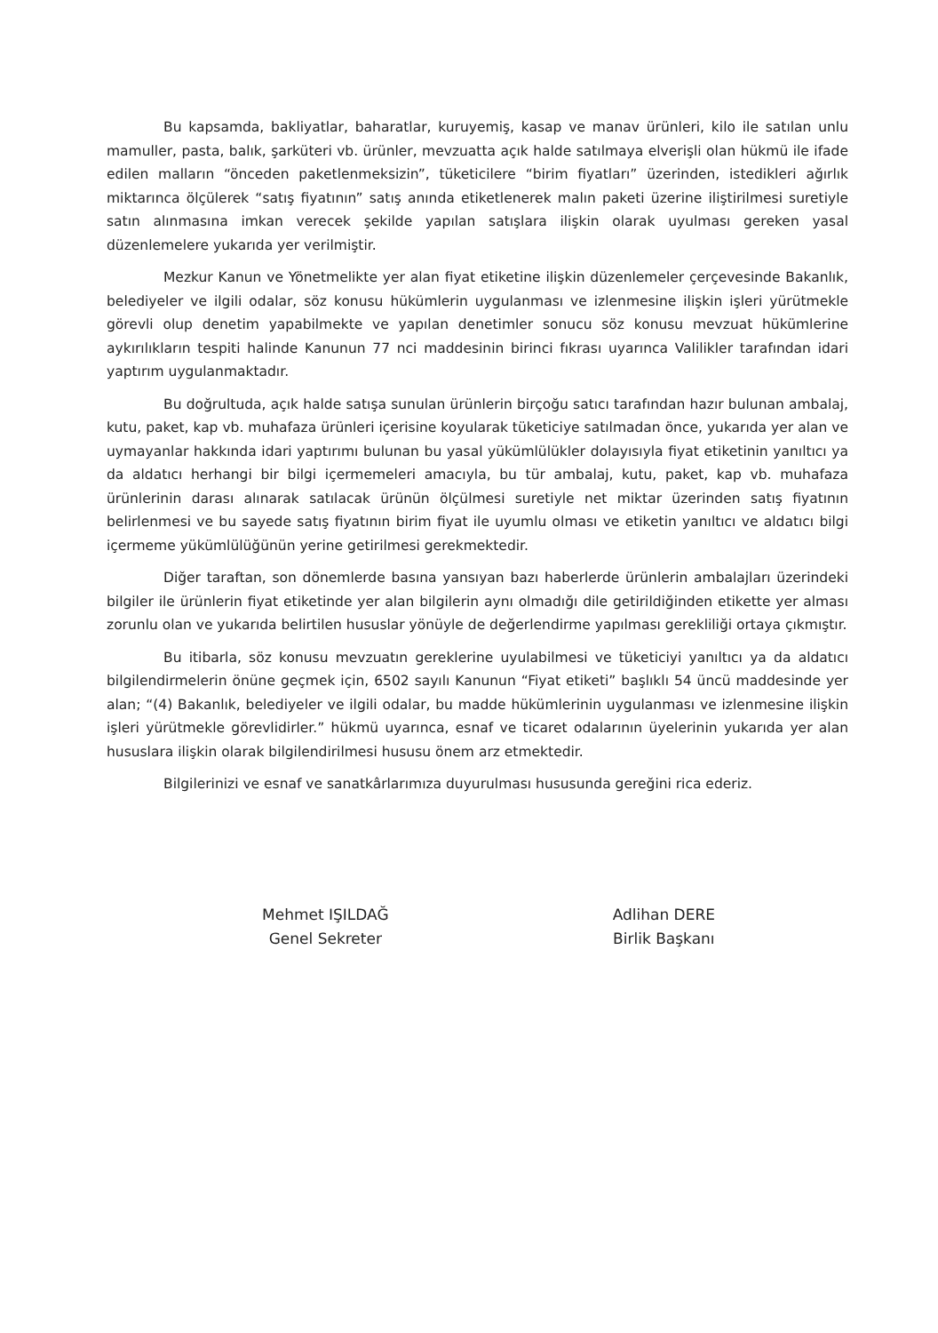Bu kapsamda, bakliyatlar, baharatlar, kuruyemiş, kasap ve manav ürünleri, kilo ile satılan unlu mamuller, pasta, balık, şarküteri vb. ürünler, mevzuatta açık halde satılmaya elverişli olan hükmü ile ifade edilen malların “önceden paketlenmeksizin”, tüketicilere “birim fiyatları” üzerinden, istedikleri ağırlık miktarınca ölçülerek “satış fiyatının” satış anında etiketlenerek malın paketi üzerine iliştirilmesi suretiyle satın alınmasına imkan verecek şekilde yapılan satışlara ilişkin olarak uyulması gereken yasal düzenlemelere yukarıda yer verilmiştir.
Mezkur Kanun ve Yönetmelikte yer alan fiyat etiketine ilişkin düzenlemeler çerçevesinde Bakanlık, belediyeler ve ilgili odalar, söz konusu hükümlerin uygulanması ve izlenmesine ilişkin işleri yürütmekle görevli olup denetim yapabilmekte ve yapılan denetimler sonucu söz konusu mevzuat hükümlerine aykırılıkların tespiti halinde Kanunun 77 nci maddesinin birinci fıkrası uyarınca Valilikler tarafından idari yaptırım uygulanmaktadır.
Bu doğrultuda, açık halde satışa sunulan ürünlerin birçoğu satıcı tarafından hazır bulunan ambalaj, kutu, paket, kap vb. muhafaza ürünleri içerisine koyularak tüketiciye satılmadan önce, yukarıda yer alan ve uymayanlar hakkında idari yaptırımı bulunan bu yasal yükümlülükler dolayısıyla fiyat etiketinin yanıltıcı ya da aldatıcı herhangi bir bilgi içermemeleri amacıyla, bu tür ambalaj, kutu, paket, kap vb. muhafaza ürünlerinin darası alınarak satılacak ürünün ölçülmesi suretiyle net miktar üzerinden satış fiyatının belirlenmesi ve bu sayede satış fiyatının birim fiyat ile uyumlu olması ve etiketin yanıltıcı ve aldatıcı bilgi içermeme yükümlülüğünün yerine getirilmesi gerekmektedir.
Diğer taraftan, son dönemlerde basına yansıyan bazı haberlerde ürünlerin ambalajları üzerindeki bilgiler ile ürünlerin fiyat etiketinde yer alan bilgilerin aynı olmadığı dile getirildiğinden etikette yer alması zorunlu olan ve yukarıda belirtilen hususlar yönüyle de değerlendirme yapılması gerekliliği ortaya çıkmıştır.
Bu itibarla, söz konusu mevzuatın gereklerine uyulabilmesi ve tüketiciyi yanıltıcı ya da aldatıcı bilgilendirmelerin önüne geçmek için, 6502 sayılı Kanunun “Fiyat etiketi” başlıklı 54 üncü maddesinde yer alan; “(4) Bakanlık, belediyeler ve ilgili odalar, bu madde hükümlerinin uygulanması ve izlenmesine ilişkin işleri yürütmekle görevlidirler.” hükmü uyarınca, esnaf ve ticaret odalarının üyelerinin yukarıda yer alan hususlara ilişkin olarak bilgilendirilmesi hususu önem arz etmektedir.
Bilgilerinizi ve esnaf ve sanatkârlarımıza duyurulması hususunda gereğini rica ederiz.
Mehmet IŞILDAĞ
Genel Sekreter
Adlihan DERE
Birlik Başkanı